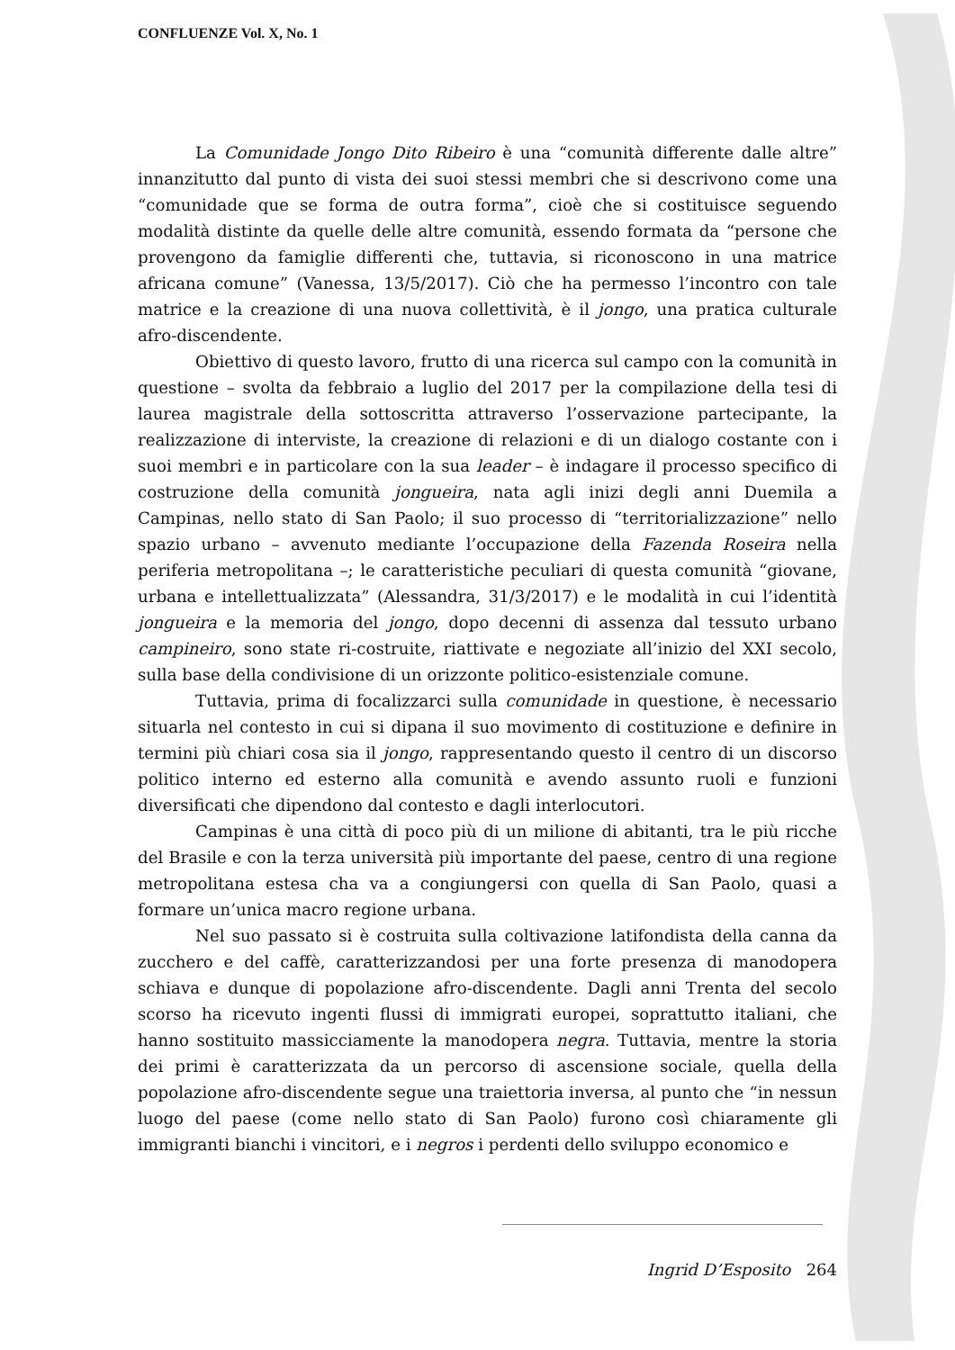CONFLUENZE Vol. X, No. 1
La Comunidade Jongo Dito Ribeiro è una “comunità differente dalle altre” innanzitutto dal punto di vista dei suoi stessi membri che si descrivono come una “comunidade que se forma de outra forma”, cioè che si costituisce seguendo modalità distinte da quelle delle altre comunità, essendo formata da “persone che provengono da famiglie differenti che, tuttavia, si riconoscono in una matrice africana comune” (Vanessa, 13/5/2017). Ciò che ha permesso l’incontro con tale matrice e la creazione di una nuova collettività, è il jongo, una pratica culturale afro-discendente.
Obiettivo di questo lavoro, frutto di una ricerca sul campo con la comunità in questione – svolta da febbraio a luglio del 2017 per la compilazione della tesi di laurea magistrale della sottoscritta attraverso l’osservazione partecipante, la realizzazione di interviste, la creazione di relazioni e di un dialogo costante con i suoi membri e in particolare con la sua leader – è indagare il processo specifico di costruzione della comunità jongueira, nata agli inizi degli anni Duemila a Campinas, nello stato di San Paolo; il suo processo di “territorializzazione” nello spazio urbano – avvenuto mediante l’occupazione della Fazenda Roseira nella periferia metropolitana –; le caratteristiche peculiari di questa comunità “giovane, urbana e intellettualizzata” (Alessandra, 31/3/2017) e le modalità in cui l’identità jongueira e la memoria del jongo, dopo decenni di assenza dal tessuto urbano campineiro, sono state ri-costruite, riattivate e negoziate all’inizio del XXI secolo, sulla base della condivisione di un orizzonte politico-esistenziale comune.
Tuttavia, prima di focalizzarci sulla comunidade in questione, è necessario situarla nel contesto in cui si dipana il suo movimento di costituzione e definire in termini più chiari cosa sia il jongo, rappresentando questo il centro di un discorso politico interno ed esterno alla comunità e avendo assunto ruoli e funzioni diversificati che dipendono dal contesto e dagli interlocutori.
Campinas è una città di poco più di un milione di abitanti, tra le più ricche del Brasile e con la terza università più importante del paese, centro di una regione metropolitana estesa cha va a congiungersi con quella di San Paolo, quasi a formare un’unica macro regione urbana.
Nel suo passato si è costruita sulla coltivazione latifondista della canna da zucchero e del caffè, caratterizzandosi per una forte presenza di manodopera schiava e dunque di popolazione afro-discendente. Dagli anni Trenta del secolo scorso ha ricevuto ingenti flussi di immigrati europei, soprattutto italiani, che hanno sostituito massicciamente la manodopera negra. Tuttavia, mentre la storia dei primi è caratterizzata da un percorso di ascensione sociale, quella della popolazione afro-discendente segue una traiettoria inversa, al punto che “in nessun luogo del paese (come nello stato di San Paolo) furono così chiaramente gli immigranti bianchi i vincitori, e i negros i perdenti dello sviluppo economico e
Ingrid D’Esposito 264